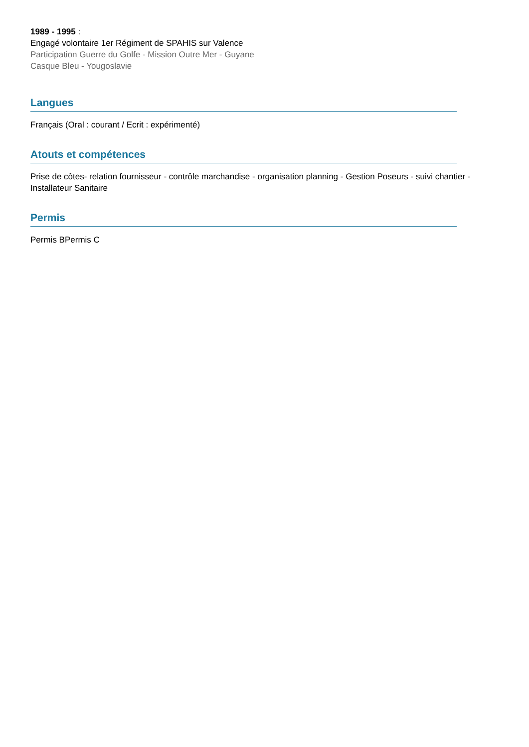1989 - 1995 :
Engagé volontaire 1er Régiment de SPAHIS sur Valence
Participation Guerre du Golfe - Mission Outre Mer - Guyane
Casque Bleu - Yougoslavie
Langues
Français (Oral : courant / Ecrit : expérimenté)
Atouts et compétences
Prise de côtes- relation fournisseur - contrôle marchandise - organisation planning - Gestion Poseurs - suivi chantier - Installateur Sanitaire
Permis
Permis BPermis C